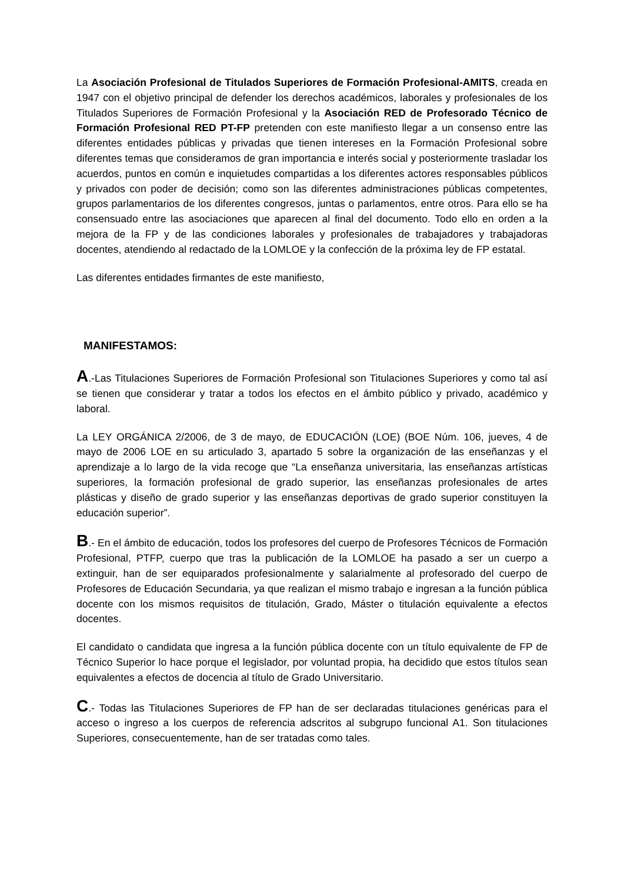La Asociación Profesional de Titulados Superiores de Formación Profesional-AMITS, creada en 1947 con el objetivo principal de defender los derechos académicos, laborales y profesionales de los Titulados Superiores de Formación Profesional y la Asociación RED de Profesorado Técnico de Formación Profesional RED PT-FP pretenden con este manifiesto llegar a un consenso entre las diferentes entidades públicas y privadas que tienen intereses en la Formación Profesional sobre diferentes temas que consideramos de gran importancia e interés social y posteriormente trasladar los acuerdos, puntos en común e inquietudes compartidas a los diferentes actores responsables públicos y privados con poder de decisión; como son las diferentes administraciones públicas competentes, grupos parlamentarios de los diferentes congresos, juntas o parlamentos, entre otros. Para ello se ha consensuado entre las asociaciones que aparecen al final del documento. Todo ello en orden a la mejora de la FP y de las condiciones laborales y profesionales de trabajadores y trabajadoras docentes, atendiendo al redactado de la LOMLOE y la confección de la próxima ley de FP estatal.
Las diferentes entidades firmantes de este manifiesto,
MANIFESTAMOS:
A.-Las Titulaciones Superiores de Formación Profesional son Titulaciones Superiores y como tal así se tienen que considerar y tratar a todos los efectos en el ámbito público y privado, académico y laboral.
La LEY ORGÁNICA 2/2006, de 3 de mayo, de EDUCACIÓN (LOE) (BOE Núm. 106, jueves, 4 de mayo de 2006 LOE en su articulado 3, apartado 5 sobre la organización de las enseñanzas y el aprendizaje a lo largo de la vida recoge que “La enseñanza universitaria, las enseñanzas artísticas superiores, la formación profesional de grado superior, las enseñanzas profesionales de artes plásticas y diseño de grado superior y las enseñanzas deportivas de grado superior constituyen la educación superior”.
B.- En el ámbito de educación, todos los profesores del cuerpo de Profesores Técnicos de Formación Profesional, PTFP, cuerpo que tras la publicación de la LOMLOE ha pasado a ser un cuerpo a extinguir, han de ser equiparados profesionalmente y salarialmente al profesorado del cuerpo de Profesores de Educación Secundaria, ya que realizan el mismo trabajo e ingresan a la función pública docente con los mismos requisitos de titulación, Grado, Máster o titulación equivalente a efectos docentes.
El candidato o candidata que ingresa a la función pública docente con un título equivalente de FP de Técnico Superior lo hace porque el legislador, por voluntad propia, ha decidido que estos títulos sean equivalentes a efectos de docencia al título de Grado Universitario.
C.- Todas las Titulaciones Superiores de FP han de ser declaradas titulaciones genéricas para el acceso o ingreso a los cuerpos de referencia adscritos al subgrupo funcional A1. Son titulaciones Superiores, consecuentemente, han de ser tratadas como tales.